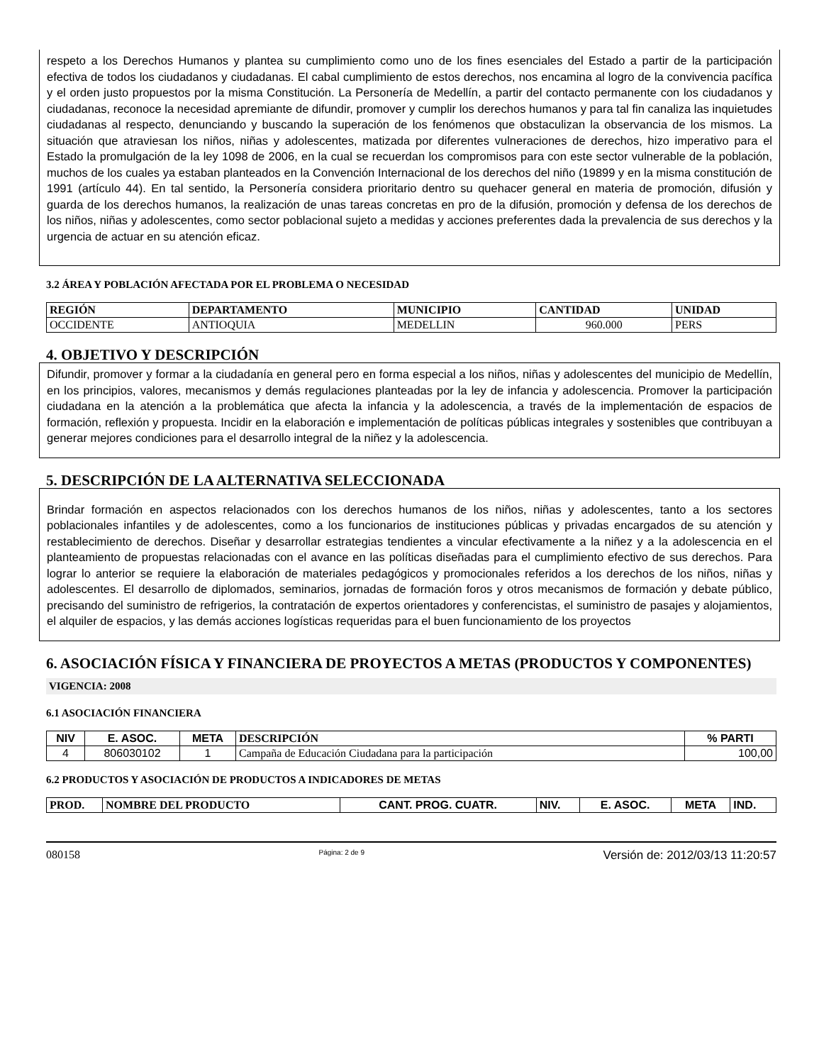respeto a los Derechos Humanos y plantea su cumplimiento como uno de los fines esenciales del Estado a partir de la participación efectiva de todos los ciudadanos y ciudadanas. El cabal cumplimiento de estos derechos, nos encamina al logro de la convivencia pacífica y el orden justo propuestos por la misma Constitución. La Personería de Medellín, a partir del contacto permanente con los ciudadanos y ciudadanas, reconoce la necesidad apremiante de difundir, promover y cumplir los derechos humanos y para tal fin canaliza las inquietudes ciudadanas al respecto, denunciando y buscando la superación de los fenómenos que obstaculizan la observancia de los mismos. La situación que atraviesan los niños, niñas y adolescentes, matizada por diferentes vulneraciones de derechos, hizo imperativo para el Estado la promulgación de la ley 1098 de 2006, en la cual se recuerdan los compromisos para con este sector vulnerable de la población, muchos de los cuales ya estaban planteados en la Convención Internacional de los derechos del niño (19899 y en la misma constitución de 1991 (artículo 44). En tal sentido, la Personería considera prioritario dentro su quehacer general en materia de promoción, difusión y guarda de los derechos humanos, la realización de unas tareas concretas en pro de la difusión, promoción y defensa de los derechos de los niños, niñas y adolescentes, como sector poblacional sujeto a medidas y acciones preferentes dada la prevalencia de sus derechos y la urgencia de actuar en su atención eficaz.
3.2 ÁREA Y POBLACIÓN AFECTADA POR EL PROBLEMA O NECESIDAD
| REGIÓN | DEPARTAMENTO | MUNICIPIO | CANTIDAD | UNIDAD |
| --- | --- | --- | --- | --- |
| OCCIDENTE | ANTIOQUIA | MEDELLIN | 960.000 | PERS |
4. OBJETIVO Y DESCRIPCIÓN
Difundir, promover y formar a la ciudadanía en general pero en forma especial a los niños, niñas y adolescentes del municipio de Medellín, en los principios, valores, mecanismos y demás regulaciones planteadas por la ley de infancia y adolescencia. Promover la participación ciudadana en la atención a la problemática que afecta la infancia y la adolescencia, a través de la implementación de espacios de formación, reflexión y propuesta. Incidir en la elaboración e implementación de políticas públicas integrales y sostenibles que contribuyan a generar mejores condiciones para el desarrollo integral de la niñez y la adolescencia.
5. DESCRIPCIÓN DE LA ALTERNATIVA SELECCIONADA
Brindar formación en aspectos relacionados con los derechos humanos de los niños, niñas y adolescentes, tanto a los sectores poblacionales infantiles y de adolescentes, como a los funcionarios de instituciones públicas y privadas encargados de su atención y restablecimiento de derechos. Diseñar y desarrollar estrategias tendientes a vincular efectivamente a la niñez y a la adolescencia en el planteamiento de propuestas relacionadas con el avance en las políticas diseñadas para el cumplimiento efectivo de sus derechos. Para lograr lo anterior se requiere la elaboración de materiales pedagógicos y promocionales referidos a los derechos de los niños, niñas y adolescentes. El desarrollo de diplomados, seminarios, jornadas de formación foros y otros mecanismos de formación y debate público, precisando del suministro de refrigerios, la contratación de expertos orientadores y conferencistas, el suministro de pasajes y alojamientos, el alquiler de espacios, y las demás acciones logísticas requeridas para el buen funcionamiento de los proyectos
6. ASOCIACIÓN FÍSICA Y FINANCIERA DE PROYECTOS A METAS (PRODUCTOS Y COMPONENTES)
VIGENCIA: 2008
6.1 ASOCIACIÓN FINANCIERA
| NIV | E. ASOC. | META | DESCRIPCIÓN | % PARTI |
| --- | --- | --- | --- | --- |
| 4 | 806030102 | 1 | Campaña de Educación Ciudadana para la participación | 100,00 |
6.2 PRODUCTOS Y ASOCIACIÓN DE PRODUCTOS A INDICADORES DE METAS
| PROD. | NOMBRE DEL PRODUCTO | CANT. PROG. CUATR. | NIV. | E. ASOC. | META | IND. |
| --- | --- | --- | --- | --- | --- | --- |
080158 Página: 2 de 9 Versión de: 2012/03/13 11:20:57